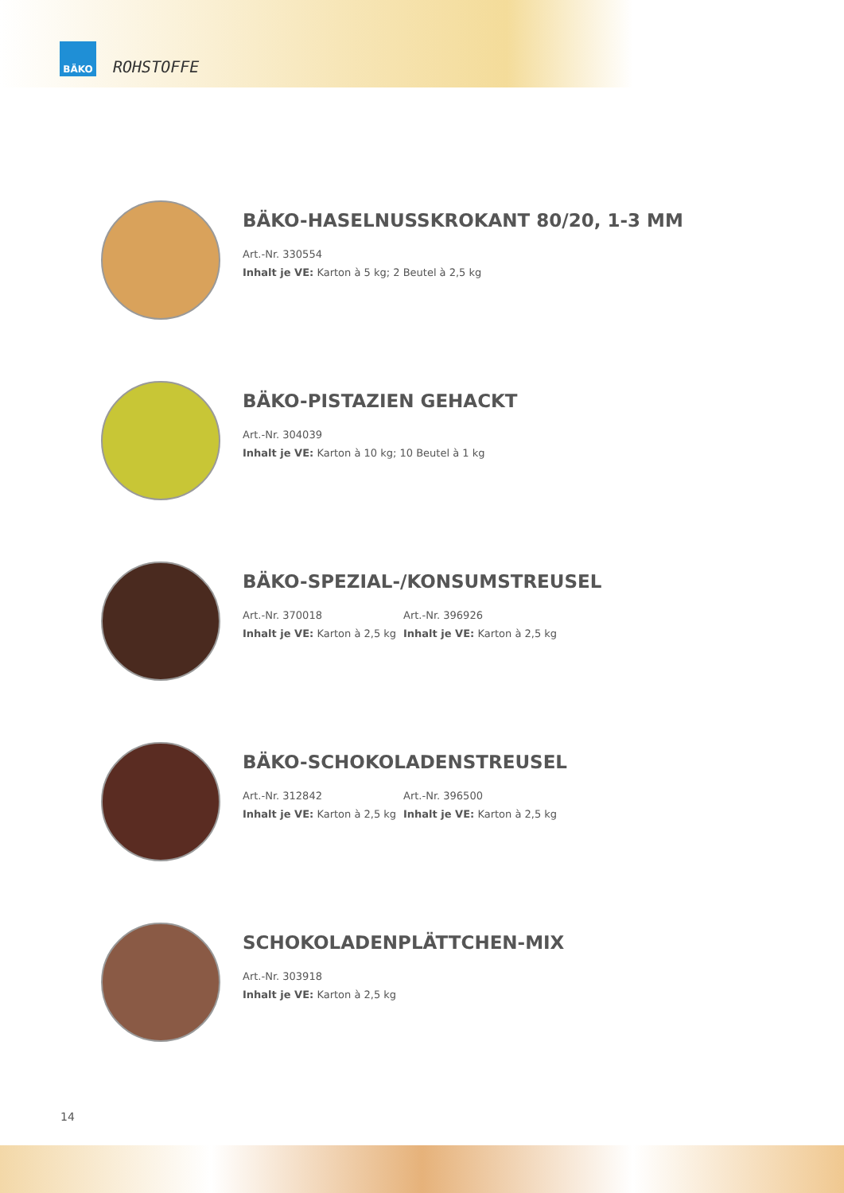BÄKO
ROHSTOFFE
BÄKO-HASELNUSSKROKANT 80/20, 1-3 MM
Art.-Nr. 330554
Inhalt je VE: Karton à 5 kg; 2 Beutel à 2,5 kg
BÄKO-PISTAZIEN GEHACKT
Art.-Nr. 304039
Inhalt je VE: Karton à 10 kg; 10 Beutel à 1 kg
BÄKO-SPEZIAL-/KONSUMSTREUSEL
Art.-Nr. 370018
Inhalt je VE: Karton à 2,5 kg
Art.-Nr. 396926
Inhalt je VE: Karton à 2,5 kg
BÄKO-SCHOKOLADENSTREUSEL
Art.-Nr. 312842
Inhalt je VE: Karton à 2,5 kg
Art.-Nr. 396500
Inhalt je VE: Karton à 2,5 kg
SCHOKOLADENPLÄTTCHEN-MIX
Art.-Nr. 303918
Inhalt je VE: Karton à 2,5 kg
14